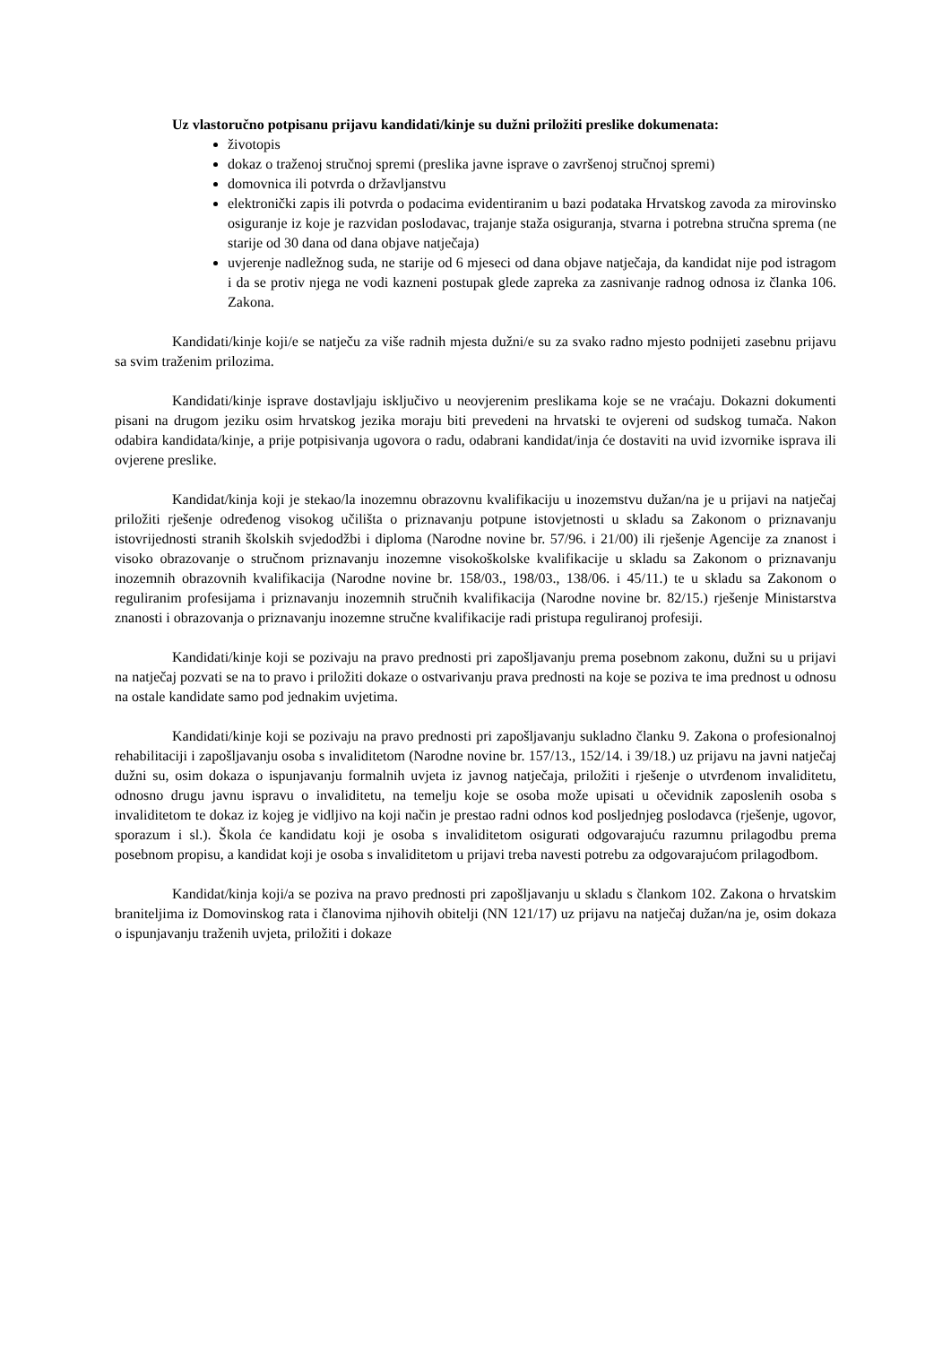Uz vlastoručno potpisanu prijavu kandidati/kinje su dužni priložiti preslike dokumenata:
životopis
dokaz o traženoj stručnoj spremi (preslika javne isprave o završenoj stručnoj spremi)
domovnica ili potvrda o državljanstvu
elektronički zapis ili potvrda o podacima evidentiranim u bazi podataka Hrvatskog zavoda za mirovinsko osiguranje iz koje je razvidan poslodavac, trajanje staža osiguranja, stvarna i potrebna stručna sprema (ne starije od 30 dana od dana objave natječaja)
uvjerenje nadležnog suda, ne starije od 6 mjeseci od dana objave natječaja, da kandidat nije pod istragom i da se protiv njega ne vodi kazneni postupak glede zapreka za zasnivanje radnog odnosa iz članka 106. Zakona.
Kandidati/kinje koji/e se natječu za više radnih mjesta dužni/e su za svako radno mjesto podnijeti zasebnu prijavu sa svim traženim prilozima.
Kandidati/kinje isprave dostavljaju isključivo u neovjerenim preslikama koje se ne vraćaju. Dokazni dokumenti pisani na drugom jeziku osim hrvatskog jezika moraju biti prevedeni na hrvatski te ovjereni od sudskog tumača. Nakon odabira kandidata/kinje, a prije potpisivanja ugovora o radu, odabrani kandidat/inja će dostaviti na uvid izvornike isprava ili ovjerene preslike.
Kandidat/kinja koji je stekao/la inozemnu obrazovnu kvalifikaciju u inozemstvu dužan/na je u prijavi na natječaj priložiti rješenje određenog visokog učilišta o priznavanju potpune istovjetnosti u skladu sa Zakonom o priznavanju istovrijednosti stranih školskih svjedodžbi i diploma (Narodne novine br. 57/96. i 21/00) ili rješenje Agencije za znanost i visoko obrazovanje o stručnom priznavanju inozemne visokoškolske kvalifikacije u skladu sa Zakonom o priznavanju inozemnih obrazovnih kvalifikacija (Narodne novine br. 158/03., 198/03., 138/06. i 45/11.) te u skladu sa Zakonom o reguliranim profesijama i priznavanju inozemnih stručnih kvalifikacija (Narodne novine br. 82/15.) rješenje Ministarstva znanosti i obrazovanja o priznavanju inozemne stručne kvalifikacije radi pristupa reguliranoj profesiji.
Kandidati/kinje koji se pozivaju na pravo prednosti pri zapošljavanju prema posebnom zakonu, dužni su u prijavi na natječaj pozvati se na to pravo i priložiti dokaze o ostvarivanju prava prednosti na koje se poziva te ima prednost u odnosu na ostale kandidate samo pod jednakim uvjetima.
Kandidati/kinje koji se pozivaju na pravo prednosti pri zapošljavanju sukladno članku 9. Zakona o profesionalnoj rehabilitaciji i zapošljavanju osoba s invaliditetom (Narodne novine br. 157/13., 152/14. i 39/18.) uz prijavu na javni natječaj dužni su, osim dokaza o ispunjavanju formalnih uvjeta iz javnog natječaja, priložiti i rješenje o utvrđenom invaliditetu, odnosno drugu javnu ispravu o invaliditetu, na temelju koje se osoba može upisati u očevidnik zaposlenih osoba s invaliditetom te dokaz iz kojeg je vidljivo na koji način je prestao radni odnos kod posljednjeg poslodavca (rješenje, ugovor, sporazum i sl.). Škola će kandidatu koji je osoba s invaliditetom osigurati odgovarajuću razumnu prilagodbu prema posebnom propisu, a kandidat koji je osoba s invaliditetom u prijavi treba navesti potrebu za odgovarajućom prilagodbom.
Kandidat/kinja koji/a se poziva na pravo prednosti pri zapošljavanju u skladu s člankom 102. Zakona o hrvatskim braniteljima iz Domovinskog rata i članovima njihovih obitelji (NN 121/17) uz prijavu na natječaj dužan/na je, osim dokaza o ispunjavanju traženih uvjeta, priložiti i dokaze